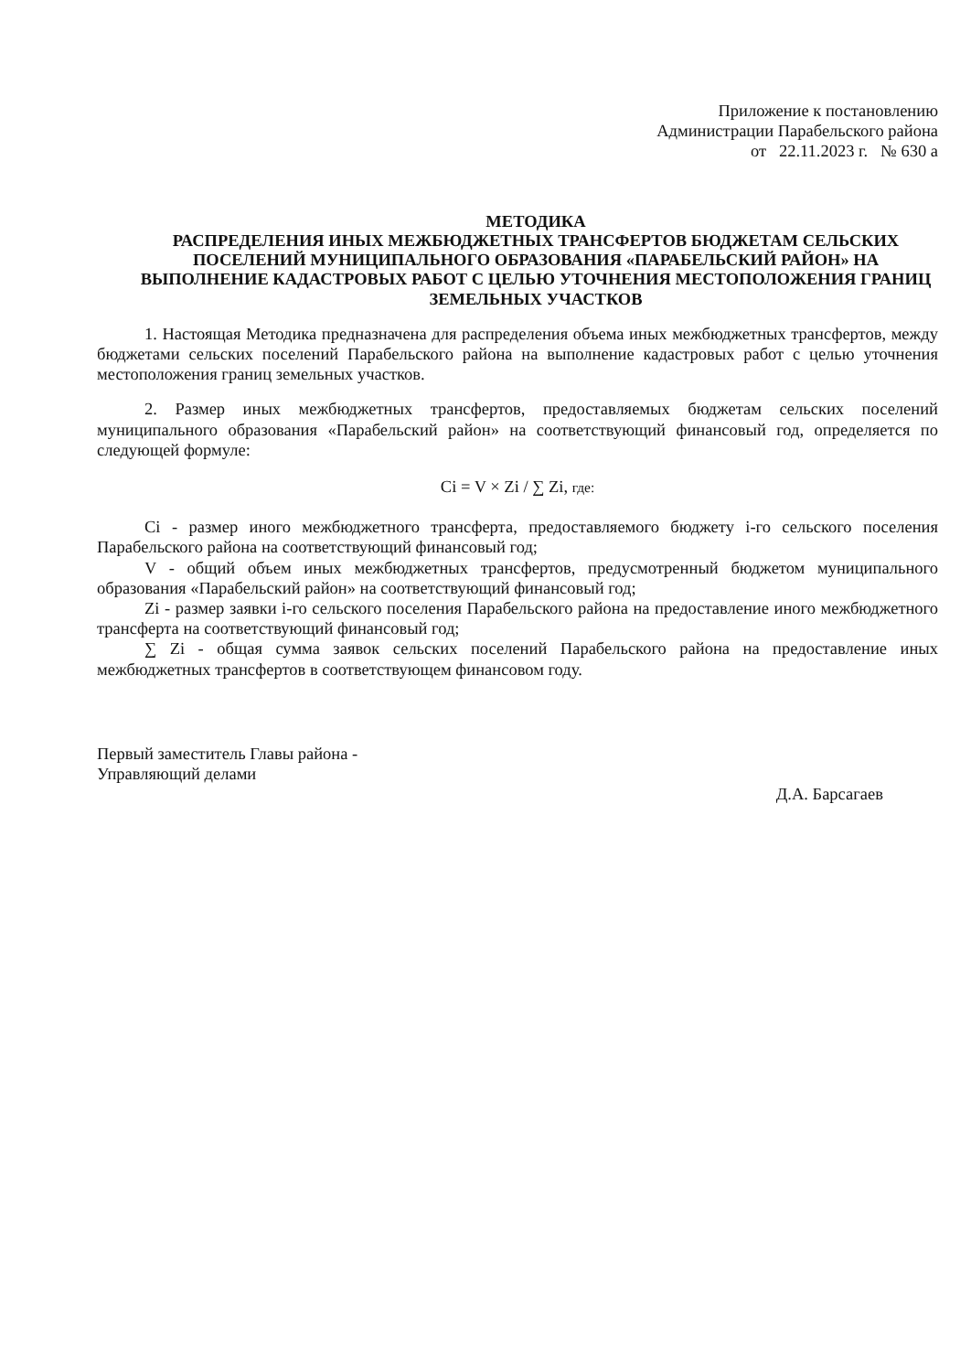Приложение к постановлению
Администрации Парабельского района
от 22.11.2023 г. № 630 а
МЕТОДИКА
РАСПРЕДЕЛЕНИЯ ИНЫХ МЕЖБЮДЖЕТНЫХ ТРАНСФЕРТОВ БЮДЖЕТАМ СЕЛЬСКИХ ПОСЕЛЕНИЙ МУНИЦИПАЛЬНОГО ОБРАЗОВАНИЯ «ПАРАБЕЛЬСКИЙ РАЙОН» НА ВЫПОЛНЕНИЕ КАДАСТРОВЫХ РАБОТ С ЦЕЛЬЮ УТОЧНЕНИЯ МЕСТОПОЛОЖЕНИЯ ГРАНИЦ ЗЕМЕЛЬНЫХ УЧАСТКОВ
1. Настоящая Методика предназначена для распределения объема иных межбюджетных трансфертов, между бюджетами сельских поселений Парабельского района на выполнение кадастровых работ с целью уточнения местоположения границ земельных участков.
2. Размер иных межбюджетных трансфертов, предоставляемых бюджетам сельских поселений муниципального образования «Парабельский район» на соответствующий финансовый год, определяется по следующей формуле:
Ci = V × Zi / ∑ Zi, где:
Ci - размер иного межбюджетного трансферта, предоставляемого бюджету i-го сельского поселения Парабельского района на соответствующий финансовый год;
V - общий объем иных межбюджетных трансфертов, предусмотренный бюджетом муниципального образования «Парабельский район» на соответствующий финансовый год;
Zi - размер заявки i-го сельского поселения Парабельского района на предоставление иного межбюджетного трансферта на соответствующий финансовый год;
∑ Zi - общая сумма заявок сельских поселений Парабельского района на предоставление иных межбюджетных трансфертов в соответствующем финансовом году.
Первый заместитель Главы района -
Управляющий делами
Д.А. Барсагаев